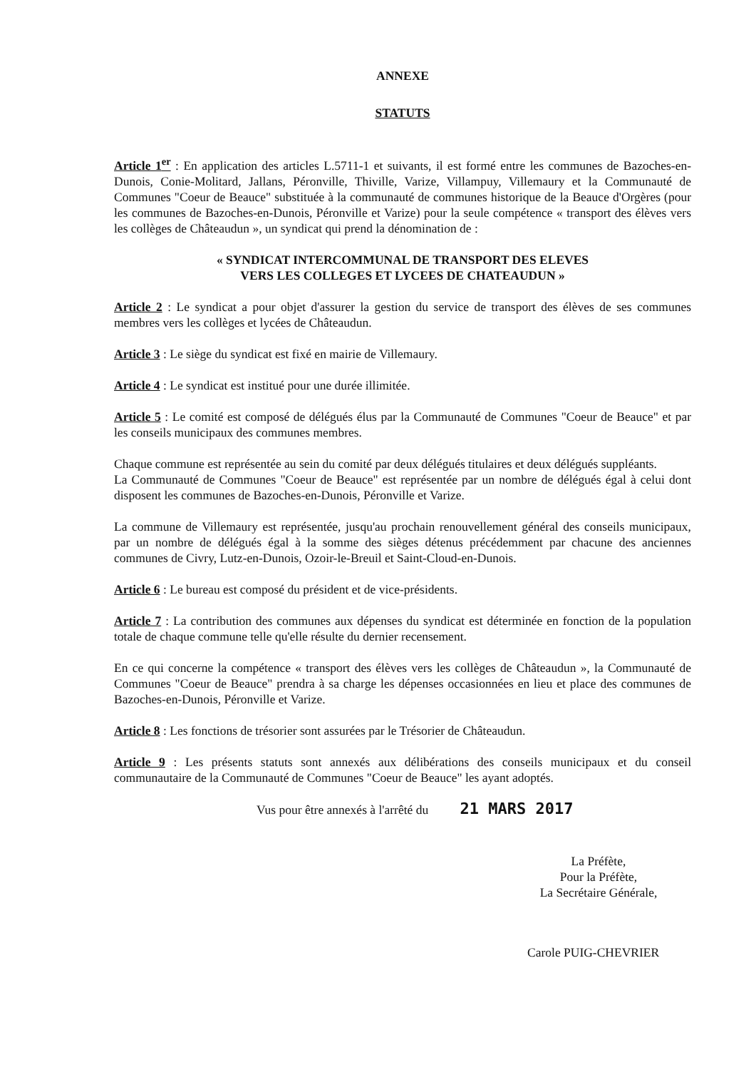ANNEXE
STATUTS
Article 1<sup>er</sup> : En application des articles L.5711-1 et suivants, il est formé entre les communes de Bazoches-en-Dunois, Conie-Molitard, Jallans, Péronville, Thiville, Varize, Villampuy, Villemaury et la Communauté de Communes "Coeur de Beauce" substituée à la communauté de communes historique de la Beauce d'Orgères (pour les communes de Bazoches-en-Dunois, Péronville et Varize) pour la seule compétence « transport des élèves vers les collèges de Châteaudun », un syndicat qui prend la dénomination de :
« SYNDICAT INTERCOMMUNAL DE TRANSPORT DES ELEVES
VERS LES COLLEGES ET LYCEES DE CHATEAUDUN »
Article 2 : Le syndicat a pour objet d'assurer la gestion du service de transport des élèves de ses communes membres vers les collèges et lycées de Châteaudun.
Article 3 : Le siège du syndicat est fixé en mairie de Villemaury.
Article 4 : Le syndicat est institué pour une durée illimitée.
Article 5 : Le comité est composé de délégués élus par la Communauté de Communes "Coeur de Beauce" et par les conseils municipaux des communes membres.
Chaque commune est représentée au sein du comité par deux délégués titulaires et deux délégués suppléants.
La Communauté de Communes "Coeur de Beauce" est représentée par un nombre de délégués égal à celui dont disposent les communes de Bazoches-en-Dunois, Péronville et Varize.
La commune de Villemaury est représentée, jusqu'au prochain renouvellement général des conseils municipaux, par un nombre de délégués égal à la somme des sièges détenus précédemment par chacune des anciennes communes de Civry, Lutz-en-Dunois, Ozoir-le-Breuil et Saint-Cloud-en-Dunois.
Article 6 : Le bureau est composé du président et de vice-présidents.
Article 7 : La contribution des communes aux dépenses du syndicat est déterminée en fonction de la population totale de chaque commune telle qu'elle résulte du dernier recensement.
En ce qui concerne la compétence « transport des élèves vers les collèges de Châteaudun », la Communauté de Communes "Coeur de Beauce" prendra à sa charge les dépenses occasionnées en lieu et place des communes de Bazoches-en-Dunois, Péronville et Varize.
Article 8 : Les fonctions de trésorier sont assurées par le Trésorier de Châteaudun.
Article 9 : Les présents statuts sont annexés aux délibérations des conseils municipaux et du conseil communautaire de la Communauté de Communes "Coeur de Beauce" les ayant adoptés.
Vus pour être annexés à l'arrêté du 21 MARS 2017
La Préfète,
Pour la Préfète,
La Secrétaire Générale,
Carole PUIG-CHEVRIER